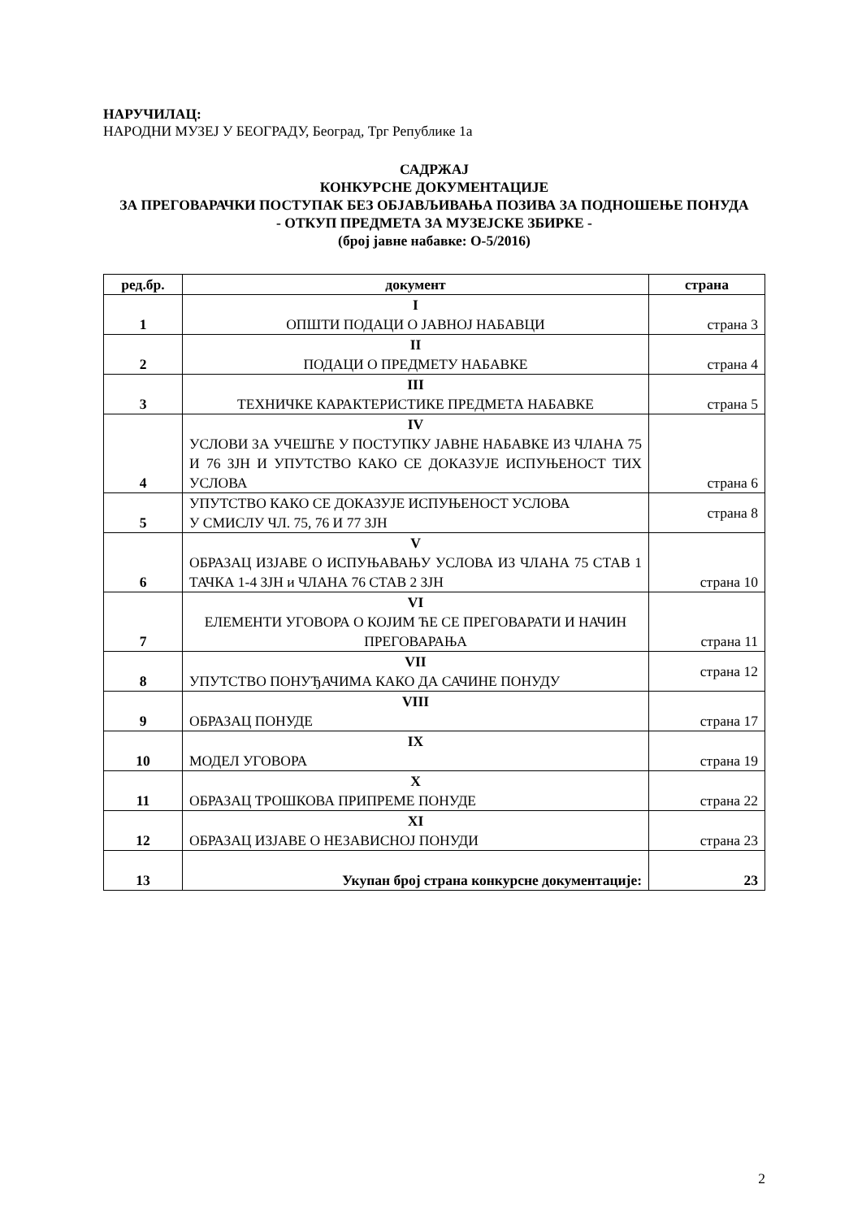НАРУЧИЛАЦ:
НАРОДНИ МУЗЕЈ У БЕОГРАДУ, Београд, Трг Републике 1а
САДРЖАЈ
КОНКУРСНЕ ДОКУМЕНТАЦИЈЕ
ЗА ПРЕГОВАРАЧКИ ПОСТУПАК БЕЗ ОБЈАВЉИВАЊА ПОЗИВА ЗА ПОДНОШЕЊЕ ПОНУДА
- ОТКУП ПРЕДМЕТА ЗА МУЗЕЈСКЕ ЗБИРКЕ -
(број јавне набавке: О-5/2016)
| ред.бр. | документ | страна |
| --- | --- | --- |
| 1 | I ОПШТИ ПОДАЦИ О ЈАВНОЈ НАБАВЦИ | страна 3 |
| 2 | II ПОДАЦИ О ПРЕДМЕТУ НАБАВКЕ | страна 4 |
| 3 | III ТЕХНИЧКЕ КАРАКТЕРИСТИКЕ ПРЕДМЕТА НАБАВКЕ | страна 5 |
| 4 | IV УСЛОВИ ЗА УЧЕШЋЕ У ПОСТУПКУ ЈАВНЕ НАБАВКЕ ИЗ ЧЛАНА 75 И 76 ЗЈН И УПУТСТВО КАКО СЕ ДОКАЗУЈЕ ИСПУЊЕНОСТ ТИХ УСЛОВА | страна 6 |
| 5 | УПУТСТВО КАКО СЕ ДОКАЗУЈЕ ИСПУЊЕНОСТ УСЛОВА У СМИСЛУ ЧЛ. 75, 76 И 77 ЗЈН | страна 8 |
| 6 | V ОБРАЗАЦ ИЗЈАВЕ О ИСПУЊАВАЊУ УСЛОВА ИЗ ЧЛАНА 75 СТАВ 1 ТАЧКА 1-4 ЗЈН и ЧЛАНА 76 СТАВ 2 ЗЈН | страна 10 |
| 7 | VI ЕЛЕМЕНТИ УГОВОРА О КОЈИМ ЋЕ СЕ ПРЕГОВАРАТИ И НАЧИН ПРЕГОВАРАЊА | страна 11 |
| 8 | VII УПУТСТВО ПОНУЂАЧИМА КАКО ДА САЧИНЕ ПОНУДУ | страна 12 |
| 9 | VIII ОБРАЗАЦ ПОНУДЕ | страна 17 |
| 10 | IX МОДЕЛ УГОВОРА | страна 19 |
| 11 | X ОБРАЗАЦ ТРОШКОВА ПРИПРЕМЕ ПОНУДЕ | страна 22 |
| 12 | XI ОБРАЗАЦ ИЗЈАВЕ О НЕЗАВИСНОЈ ПОНУДИ | страна 23 |
| 13 | Укупан број страна конкурсне документације: | 23 |
2